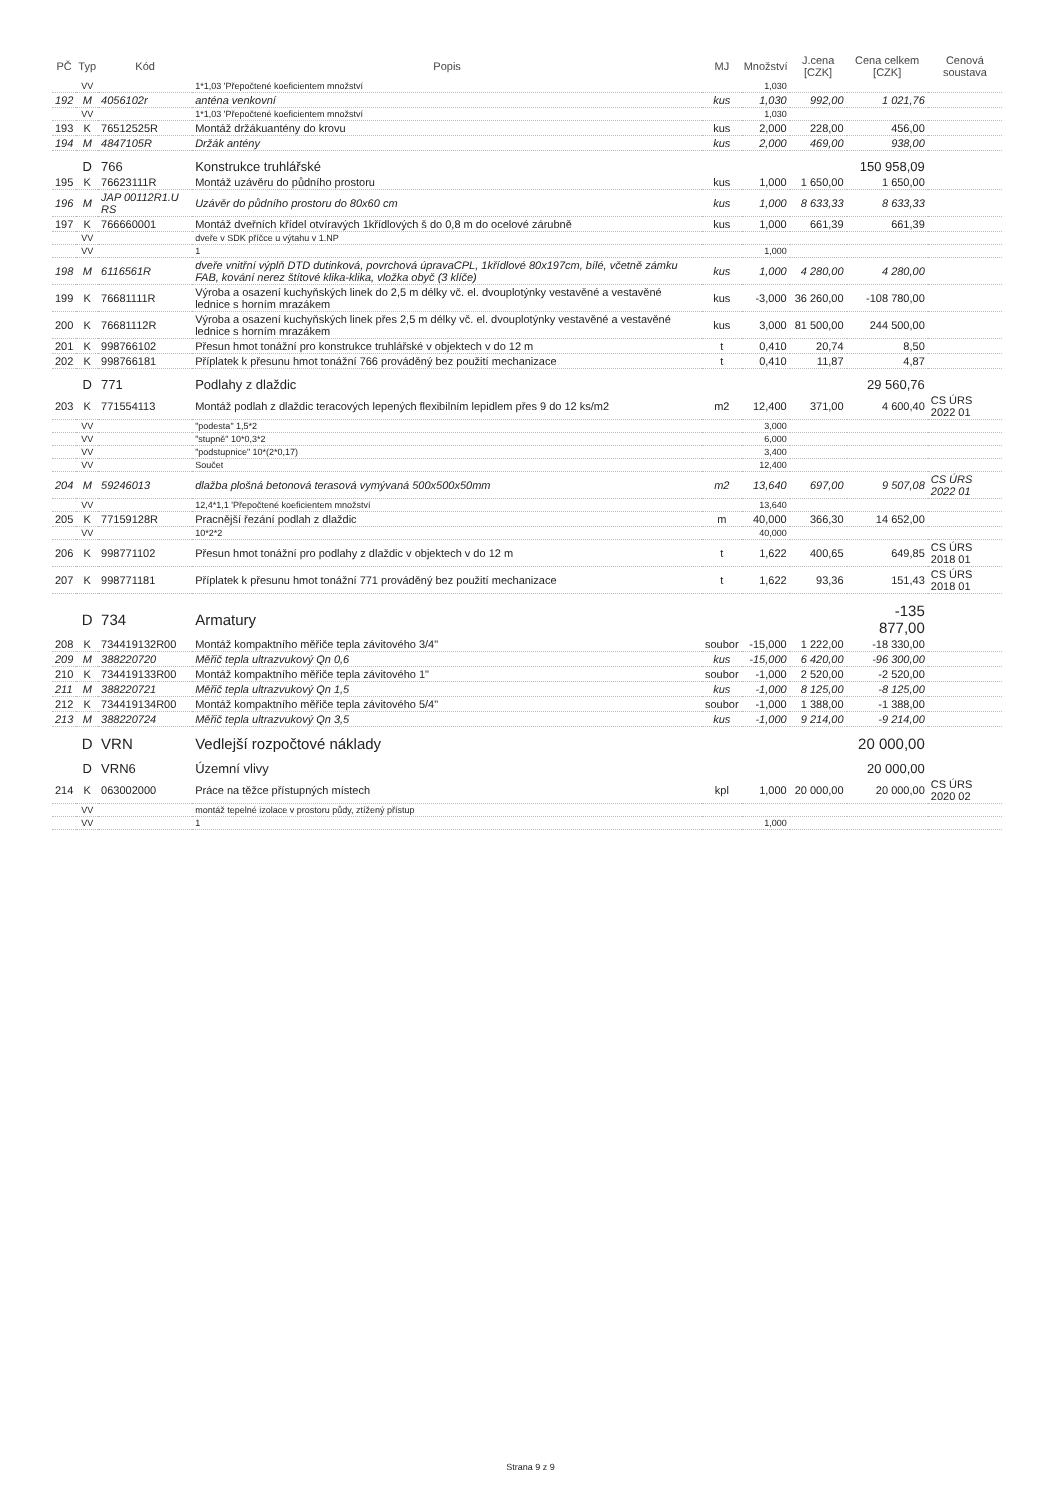| PČ | Typ | Kód | Popis | MJ | Množství | J.cena [CZK] | Cena celkem [CZK] | Cenová soustava |
| --- | --- | --- | --- | --- | --- | --- | --- | --- |
| | VV | | 1*1,03 'Přepočtené koeficientem množství | | 1,030 | | | |
| 192 | M | 4056102r | anténa venkovní | kus | 1,030 | 992,00 | 1 021,76 | |
| | VV | | 1*1,03 'Přepočtené koeficientem množství | | 1,030 | | | |
| 193 | K | 76512525R | Montáž držákuantény do krovu | kus | 2,000 | 228,00 | 456,00 | |
| 194 | M | 4847105R | Držák antény | kus | 2,000 | 469,00 | 938,00 | |
| | D | 766 | Konstrukce truhlářské | | | | 150 958,09 | |
| 195 | K | 76623111R | Montáž uzávěru do půdního prostoru | kus | 1,000 | 1 650,00 | 1 650,00 | |
| 196 | M | JAP 00112R1.U RS | Uzávěr do půdního prostoru do 80x60 cm | kus | 1,000 | 8 633,33 | 8 633,33 | |
| 197 | K | 766660001 | Montáž dveřních křídel otvíravých 1křídlových š do 0,8 m do ocelové zárubně | kus | 1,000 | 661,39 | 661,39 | |
| | VV | | dveře v SDK příčce u výtahu v 1.NP | | | | | |
| | VV | | 1 | | 1,000 | | | |
| 198 | M | 6116561R | dveře vnitřní výplň DTD dutinková, povrchová úpravaCPL, 1křídlové 80x197cm, bílé, včetně zámku FAB, kování nerez štítové klika-klika, vložka obyč (3 klíče) | kus | 1,000 | 4 280,00 | 4 280,00 | |
| 199 | K | 76681111R | Výroba a osazení kuchyňských linek do 2,5 m délky vč. el. dvouplotýnky vestavěné a vestavěné lednice s horním mrazákem | kus | -3,000 | 36 260,00 | -108 780,00 | |
| 200 | K | 76681112R | Výroba a osazení kuchyňských linek přes 2,5 m délky vč. el. dvouplotýnky vestavěné a vestavěné lednice s horním mrazákem | kus | 3,000 | 81 500,00 | 244 500,00 | |
| 201 | K | 998766102 | Přesun hmot tonážní pro konstrukce truhlářské v objektech v do 12 m | t | 0,410 | 20,74 | 8,50 | |
| 202 | K | 998766181 | Příplatek k přesunu hmot tonážní 766 prováděný bez použití mechanizace | t | 0,410 | 11,87 | 4,87 | |
| | D | 771 | Podlahy z dlaždic | | | | 29 560,76 | |
| 203 | K | 771554113 | Montáž podlah z dlaždic teracových lepených flexibilním lepidlem přes 9 do 12 ks/m2 | m2 | 12,400 | 371,00 | 4 600,40 | CS ÚRS 2022 01 |
| | VV | | "podesta" 1,5*2 | | 3,000 | | | |
| | VV | | "stupně" 10*0,3*2 | | 6,000 | | | |
| | VV | | "podstupnice" 10*(2*0,17) | | 3,400 | | | |
| | VV | | Součet | | 12,400 | | | |
| 204 | M | 59246013 | dlažba plošná betonová terasová vymývaná 500x500x50mm | m2 | 13,640 | 697,00 | 9 507,08 | CS ÚRS 2022 01 |
| | VV | | 12,4*1,1 'Přepočtené koeficientem množství | | 13,640 | | | |
| 205 | K | 77159128R | Pracnější řezání podlah z dlaždic | m | 40,000 | 366,30 | 14 652,00 | |
| | VV | | 10*2*2 | | 40,000 | | | |
| 206 | K | 998771102 | Přesun hmot tonážní pro podlahy z dlaždic v objektech v do 12 m | t | 1,622 | 400,65 | 649,85 | CS ÚRS 2018 01 |
| 207 | K | 998771181 | Příplatek k přesunu hmot tonážní 771 prováděný bez použití mechanizace | t | 1,622 | 93,36 | 151,43 | CS ÚRS 2018 01 |
| | D | 734 | Armatury | | | | -135 877,00 | |
| 208 | K | 734419132R00 | Montáž kompaktního měřiče tepla závitového 3/4" | soubor | -15,000 | 1 222,00 | -18 330,00 | |
| 209 | M | 388220720 | Měřič tepla ultrazvukový Qn 0,6 | kus | -15,000 | 6 420,00 | -96 300,00 | |
| 210 | K | 734419133R00 | Montáž kompaktního měřiče tepla závitového 1" | soubor | -1,000 | 2 520,00 | -2 520,00 | |
| 211 | M | 388220721 | Měřič tepla ultrazvukový Qn 1,5 | kus | -1,000 | 8 125,00 | -8 125,00 | |
| 212 | K | 734419134R00 | Montáž kompaktního měřiče tepla závitového 5/4" | soubor | -1,000 | 1 388,00 | -1 388,00 | |
| 213 | M | 388220724 | Měřič tepla ultrazvukový Qn 3,5 | kus | -1,000 | 9 214,00 | -9 214,00 | |
| | D | VRN | Vedlejší rozpočtové náklady | | | | 20 000,00 | |
| | D | VRN6 | Územní vlivy | | | | 20 000,00 | |
| 214 | K | 063002000 | Práce na těžce přístupných místech | kpl | 1,000 | 20 000,00 | 20 000,00 | CS ÚRS 2020 02 |
| | VV | | montáž tepelné izolace v prostoru půdy, ztížený přístup | | | | | |
| | VV | | 1 | | 1,000 | | | |
Strana 9 z 9